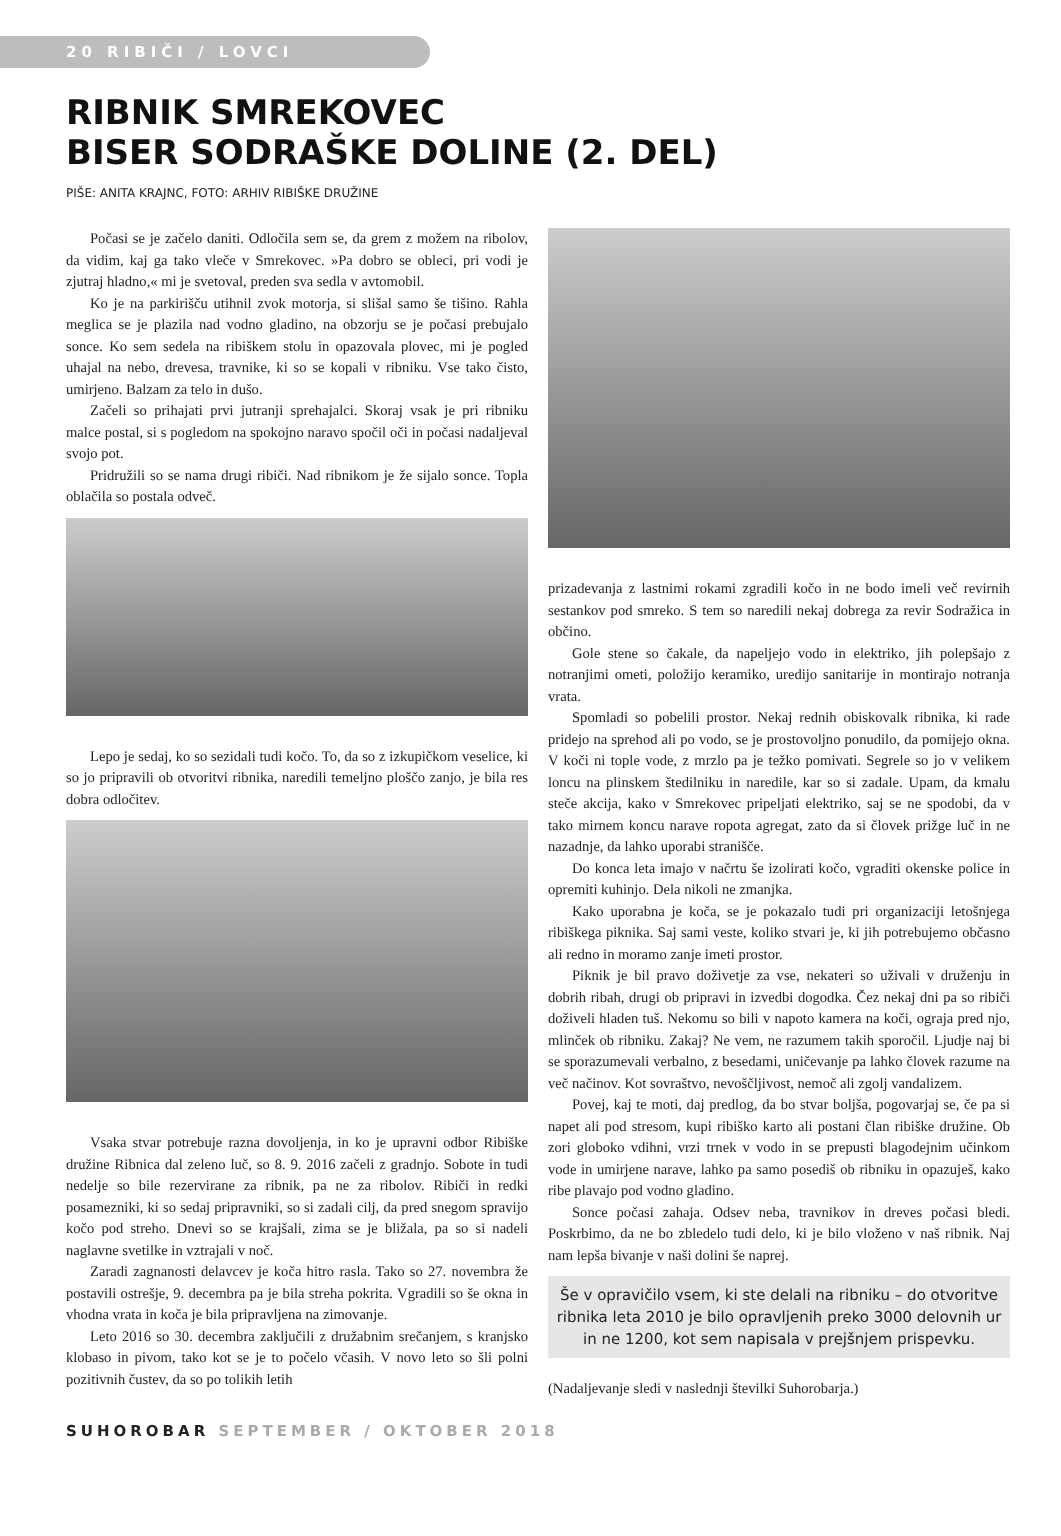20 RIBIČI / LOVCI
RIBNIK SMREKOVEC
BISER SODRAŠKE DOLINE (2. DEL)
PIŠE: ANITA KRAJNC, FOTO: ARHIV RIBIŠKE DRUŽINE
Počasi se je začelo daniti. Odločila sem se, da grem z možem na ribolov, da vidim, kaj ga tako vleče v Smrekovec. »Pa dobro se obleci, pri vodi je zjutraj hladno,« mi je svetoval, preden sva sedla v avtomobil.
Ko je na parkirišču utihnil zvok motorja, si slišal samo še tišino. Rahla meglica se je plazila nad vodno gladino, na obzorju se je počasi prebujalo sonce. Ko sem sedela na ribiškem stolu in opazovala plovec, mi je pogled uhajal na nebo, drevesa, travnike, ki so se kopali v ribniku. Vse tako čisto, umirjeno. Balzam za telo in dušo.
Začeli so prihajati prvi jutranji sprehajalci. Skoraj vsak je pri ribniku malce postal, si s pogledom na spokojno naravo spočil oči in počasi nadaljeval svojo pot.
Pridružili so se nama drugi ribiči. Nad ribnikom je že sijalo sonce. Topla oblačila so postala odveč.
Lepo je sedaj, ko so sezidali tudi kočo. To, da so z izkupičkom veselice, ki so jo pripravili ob otvoritvi ribnika, naredili temeljno ploščo zanjo, je bila res dobra odločitev.
Vsaka stvar potrebuje razna dovoljenja, in ko je upravni odbor Ribiške družine Ribnica dal zeleno luč, so 8. 9. 2016 začeli z gradnjo. Sobote in tudi nedelje so bile rezervirane za ribnik, pa ne za ribolov. Ribiči in redki posamezniki, ki so sedaj pripravniki, so si zadali cilj, da pred snegom spravijo kočo pod streho. Dnevi so se krajšali, zima se je bližala, pa so si nadeli naglavne svetilke in vztrajali v noč.
Zaradi zagnanosti delavcev je koča hitro rasla. Tako so 27. novembra že postavili ostrešje, 9. decembra pa je bila streha pokrita. Vgradili so še okna in vhodna vrata in koča je bila pripravljena na zimovanje.
Leto 2016 so 30. decembra zaključili z družabnim srečanjem, s kranjsko klobaso in pivom, tako kot se je to počelo včasih. V novo leto so šli polni pozitivnih čustev, da so po tolikih letih
prizadevanja z lastnimi rokami zgradili kočo in ne bodo imeli več revirnih sestankov pod smreko. S tem so naredili nekaj dobrega za revir Sodražica in občino.
Gole stene so čakale, da napeljejo vodo in elektriko, jih polepšajo z notranjimi ometi, položijo keramiko, uredijo sanitarije in montirajo notranja vrata.
Spomladi so pobelili prostor. Nekaj rednih obiskovalk ribnika, ki rade pridejo na sprehod ali po vodo, se je prostovoljno ponudilo, da pomijejo okna. V koči ni tople vode, z mrzlo pa je težko pomivati. Segrele so jo v velikem loncu na plinskem štedilniku in naredile, kar so si zadale. Upam, da kmalu steče akcija, kako v Smrekovec pripeljati elektriko, saj se ne spodobi, da v tako mirnem koncu narave ropota agregat, zato da si človek prižge luč in ne nazadnje, da lahko uporabi stranišče.
Do konca leta imajo v načrtu še izolirati kočo, vgraditi okenske police in opremiti kuhinjo. Dela nikoli ne zmanjka.
Kako uporabna je koča, se je pokazalo tudi pri organizaciji letošnjega ribiškega piknika. Saj sami veste, koliko stvari je, ki jih potrebujemo občasno ali redno in moramo zanje imeti prostor.
Piknik je bil pravo doživetje za vse, nekateri so uživali v druženju in dobrih ribah, drugi ob pripravi in izvedbi dogodka. Čez nekaj dni pa so ribiči doživeli hladen tuš. Nekomu so bili v napoto kamera na koči, ograja pred njo, mlinček ob ribniku. Zakaj? Ne vem, ne razumem takih sporočil. Ljudje naj bi se sporazumevali verbalno, z besedami, uničevanje pa lahko človek razume na več načinov. Kot sovraštvo, nevoščljivost, nemoč ali zgolj vandalizem.
Povej, kaj te moti, daj predlog, da bo stvar boljša, pogovarjaj se, če pa si napet ali pod stresom, kupi ribiško karto ali postani član ribiške družine. Ob zori globoko vdihni, vrzi trnek v vodo in se prepusti blagodejnim učinkom vode in umirjene narave, lahko pa samo posediš ob ribniku in opazuješ, kako ribe plavajo pod vodno gladino.
Sonce počasi zahaja. Odsev neba, travnikov in dreves počasi bledi. Poskrbimo, da ne bo zbledelo tudi delo, ki je bilo vloženo v naš ribnik. Naj nam lepša bivanje v naši dolini še naprej.
Še v opravičilo vsem, ki ste delali na ribniku – do otvoritve ribnika leta 2010 je bilo opravljenih preko 3000 delovnih ur in ne 1200, kot sem napisala v prejšnjem prispevku.
(Nadaljevanje sledi v naslednji številki Suhorobarja.)
SUHOROBAR SEPTEMBER / OKTOBER 2018